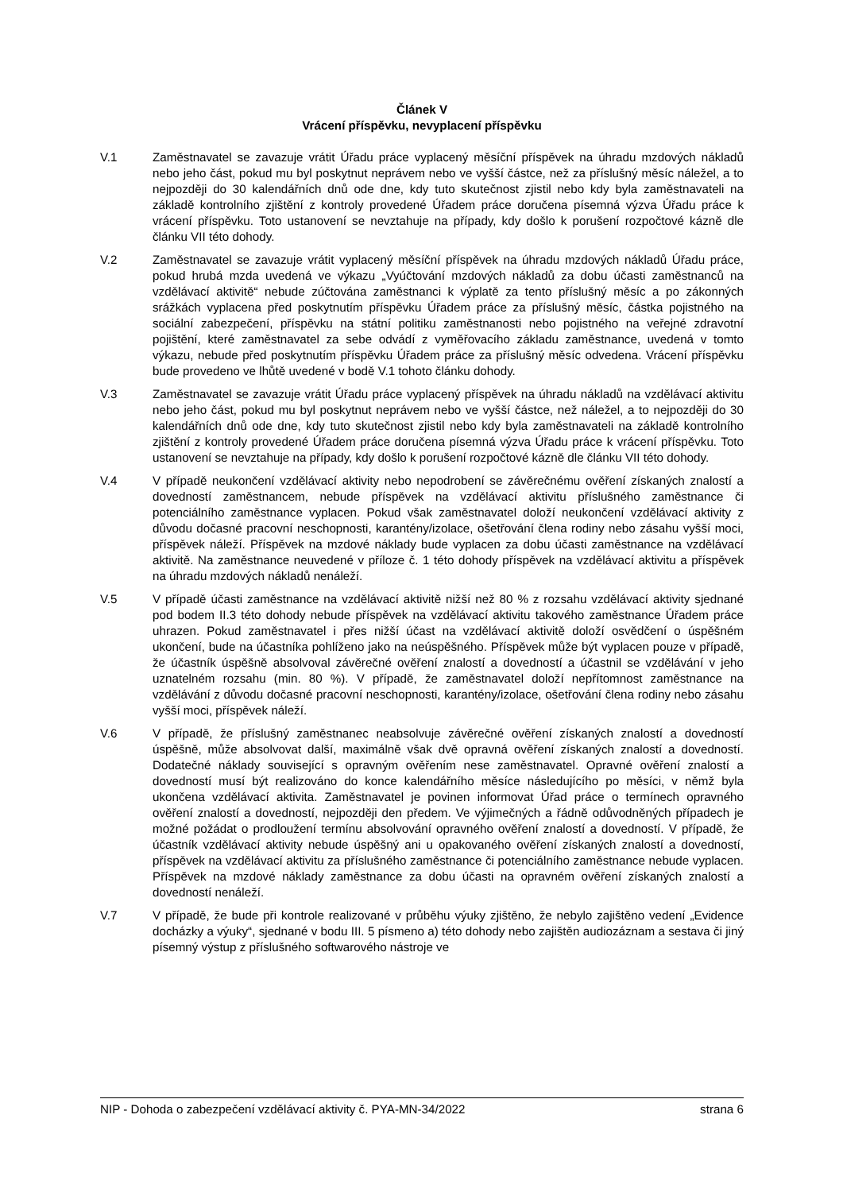Článek V
Vrácení příspěvku, nevyplacení příspěvku
V.1 Zaměstnavatel se zavazuje vrátit Úřadu práce vyplacený měsíční příspěvek na úhradu mzdových nákladů nebo jeho část, pokud mu byl poskytnut neprávem nebo ve vyšší částce, než za příslušný měsíc náležel, a to nejpozději do 30 kalendářních dnů ode dne, kdy tuto skutečnost zjistil nebo kdy byla zaměstnavateli na základě kontrolního zjištění z kontroly provedené Úřadem práce doručena písemná výzva Úřadu práce k vrácení příspěvku. Toto ustanovení se nevztahuje na případy, kdy došlo k porušení rozpočtové kázně dle článku VII této dohody.
V.2 Zaměstnavatel se zavazuje vrátit vyplacený měsíční příspěvek na úhradu mzdových nákladů Úřadu práce, pokud hrubá mzda uvedená ve výkazu „Vyúčtování mzdových nákladů za dobu účasti zaměstnanců na vzdělávací aktivitě“ nebude zúčtována zaměstnanci k výplatě za tento příslušný měsíc a po zákonných srážkách vyplacena před poskytnutím příspěvku Úřadem práce za příslušný měsíc, částka pojistného na sociální zabezpečení, příspěvku na státní politiku zaměstnanosti nebo pojistného na veřejné zdravotní pojištění, které zaměstnavatel za sebe odvádí z vyměřovacího základu zaměstnance, uvedená v tomto výkazu, nebude před poskytnutím příspěvku Úřadem práce za příslušný měsíc odvedena. Vrácení příspěvku bude provedeno ve lhůtě uvedené v bodě V.1 tohoto článku dohody.
V.3 Zaměstnavatel se zavazuje vrátit Úřadu práce vyplacený příspěvek na úhradu nákladů na vzdělávací aktivitu nebo jeho část, pokud mu byl poskytnut neprávem nebo ve vyšší částce, než náležel, a to nejpozději do 30 kalendářních dnů ode dne, kdy tuto skutečnost zjistil nebo kdy byla zaměstnavateli na základě kontrolního zjištění z kontroly provedené Úřadem práce doručena písemná výzva Úřadu práce k vrácení příspěvku. Toto ustanovení se nevztahuje na případy, kdy došlo k porušení rozpočtové kázně dle článku VII této dohody.
V.4 V případě neukončení vzdělávací aktivity nebo nepodrobení se závěrečnému ověření získaných znalostí a dovedností zaměstnancem, nebude příspěvek na vzdělávací aktivitu příslušného zaměstnance či potenciálního zaměstnance vyplacen. Pokud však zaměstnavatel doloží neukončení vzdělávací aktivity z důvodu dočasné pracovní neschopnosti, karantény/izolace, ošetřování člena rodiny nebo zásahu vyšší moci, příspěvek náleží. Příspěvek na mzdové náklady bude vyplacen za dobu účasti zaměstnance na vzdělávací aktivitě. Na zaměstnance neuvedené v příloze č. 1 této dohody příspěvek na vzdělávací aktivitu a příspěvek na úhradu mzdových nákladů nenáleží.
V.5 V případě účasti zaměstnance na vzdělávací aktivitě nižší než 80 % z rozsahu vzdělávací aktivity sjednané pod bodem II.3 této dohody nebude příspěvek na vzdělávací aktivitu takového zaměstnance Úřadem práce uhrazen. Pokud zaměstnavatel i přes nižší účast na vzdělávací aktivitě doloží osvědčení o úspěšném ukončení, bude na účastníka pohlíženo jako na neúspěšného. Příspěvek může být vyplacen pouze v případě, že účastník úspěšně absolvoval závěrečné ověření znalostí a dovedností a účastnil se vzdělávání v jeho uznatelném rozsahu (min. 80 %). V případě, že zaměstnavatel doloží nepřítomnost zaměstnance na vzdělávání z důvodu dočasné pracovní neschopnosti, karantény/izolace, ošetřování člena rodiny nebo zásahu vyšší moci, příspěvek náleží.
V.6 V případě, že příslušný zaměstnanec neabsolvuje závěrečné ověření získaných znalostí a dovedností úspěšně, může absolvovat další, maximálně však dvě opravná ověření získaných znalostí a dovedností. Dodatečné náklady související s opravným ověřením nese zaměstnavatel. Opravné ověření znalostí a dovedností musí být realizováno do konce kalendářního měsíce následujícího po měsíci, v němž byla ukončena vzdělávací aktivita. Zaměstnavatel je povinen informovat Úřad práce o termínech opravného ověření znalostí a dovedností, nejpozději den předem. Ve výjimečných a řádně odůvodněných případech je možné požádat o prodloužení termínu absolvování opravného ověření znalostí a dovedností. V případě, že účastník vzdělávací aktivity nebude úspěšný ani u opakovaného ověření získaných znalostí a dovedností, příspěvek na vzdělávací aktivitu za příslušného zaměstnance či potenciálního zaměstnance nebude vyplacen. Příspěvek na mzdové náklady zaměstnance za dobu účasti na opravném ověření získaných znalostí a dovedností nenáleží.
V.7 V případě, že bude při kontrole realizované v průběhu výuky zjištěno, že nebylo zajištěno vedení „Evidence docházky a výuky“, sjednané v bodu III. 5 písmeno a) této dohody nebo zajištěn audiozáznam a sestava či jiný písemný výstup z příslušného softwarového nástroje ve
NIP - Dohoda o zabezpečení vzdělávací aktivity č. PYA-MN-34/2022 strana 6